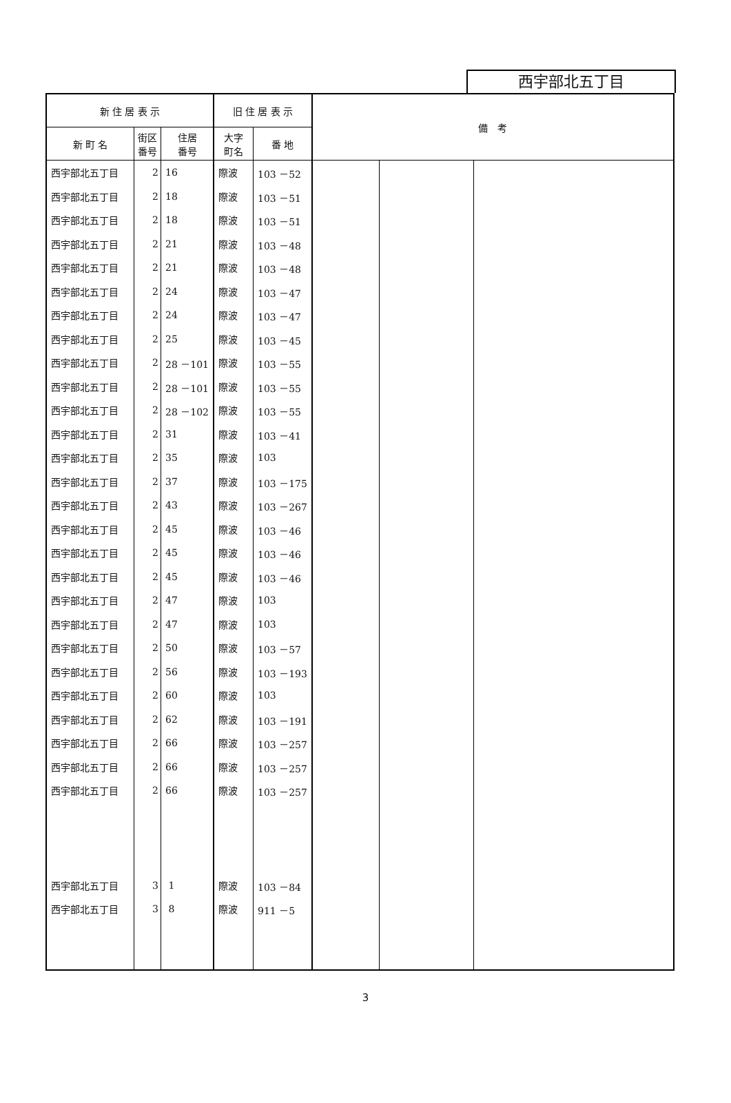西宇部北五丁目
| 新 住 居 表 示 | | | 旧 住 居 表 示 | | 備 考 | | |
| --- | --- | --- | --- | --- | --- | --- | --- |
| 新 町 名 | 街区 番号 | 住居 番号 | 大字 町名 | 番 地 | | | |
| 西宇部北五丁目 | 2 | 16 | 際波 | 103 －52 | | | |
| 西宇部北五丁目 | 2 | 18 | 際波 | 103 －51 | | | |
| 西宇部北五丁目 | 2 | 18 | 際波 | 103 －51 | | | |
| 西宇部北五丁目 | 2 | 21 | 際波 | 103 －48 | | | |
| 西宇部北五丁目 | 2 | 21 | 際波 | 103 －48 | | | |
| 西宇部北五丁目 | 2 | 24 | 際波 | 103 －47 | | | |
| 西宇部北五丁目 | 2 | 24 | 際波 | 103 －47 | | | |
| 西宇部北五丁目 | 2 | 25 | 際波 | 103 －45 | | | |
| 西宇部北五丁目 | 2 | 28 －101 | 際波 | 103 －55 | | | |
| 西宇部北五丁目 | 2 | 28 －101 | 際波 | 103 －55 | | | |
| 西宇部北五丁目 | 2 | 28 －102 | 際波 | 103 －55 | | | |
| 西宇部北五丁目 | 2 | 31 | 際波 | 103 －41 | | | |
| 西宇部北五丁目 | 2 | 35 | 際波 | 103 | | | |
| 西宇部北五丁目 | 2 | 37 | 際波 | 103 －175 | | | |
| 西宇部北五丁目 | 2 | 43 | 際波 | 103 －267 | | | |
| 西宇部北五丁目 | 2 | 45 | 際波 | 103 －46 | | | |
| 西宇部北五丁目 | 2 | 45 | 際波 | 103 －46 | | | |
| 西宇部北五丁目 | 2 | 45 | 際波 | 103 －46 | | | |
| 西宇部北五丁目 | 2 | 47 | 際波 | 103 | | | |
| 西宇部北五丁目 | 2 | 47 | 際波 | 103 | | | |
| 西宇部北五丁目 | 2 | 50 | 際波 | 103 －57 | | | |
| 西宇部北五丁目 | 2 | 56 | 際波 | 103 －193 | | | |
| 西宇部北五丁目 | 2 | 60 | 際波 | 103 | | | |
| 西宇部北五丁目 | 2 | 62 | 際波 | 103 －191 | | | |
| 西宇部北五丁目 | 2 | 66 | 際波 | 103 －257 | | | |
| 西宇部北五丁目 | 2 | 66 | 際波 | 103 －257 | | | |
| 西宇部北五丁目 | 2 | 66 | 際波 | 103 －257 | | | |
| 西宇部北五丁目 | 3 | 1 | 際波 | 103 －84 | | | |
| 西宇部北五丁目 | 3 | 8 | 際波 | 911 －5 | | | |
3